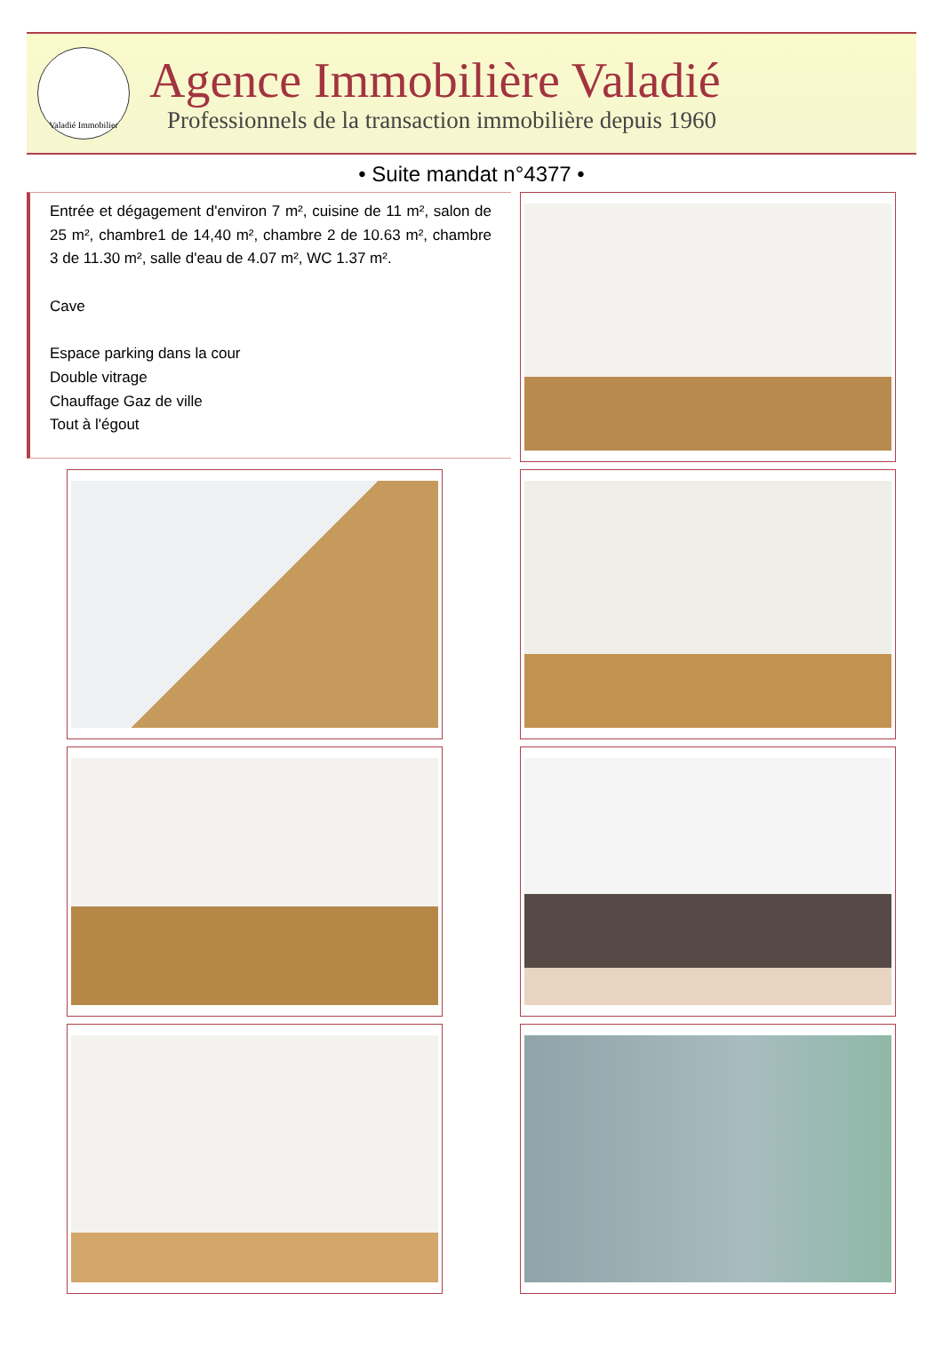Valadié Immobilier
Agence Immobilière Valadié
Professionnels de la transaction immobilière depuis 1960
• Suite mandat n°4377 •
Entrée et dégagement d'environ 7 m², cuisine de 11 m², salon de 25 m², chambre1 de 14,40 m², chambre 2 de 10.63 m², chambre 3 de 11.30 m², salle d'eau de 4.07 m², WC 1.37 m².
Cave
Espace parking dans la cour
Double vitrage
Chauffage Gaz de ville
Tout à l'égout